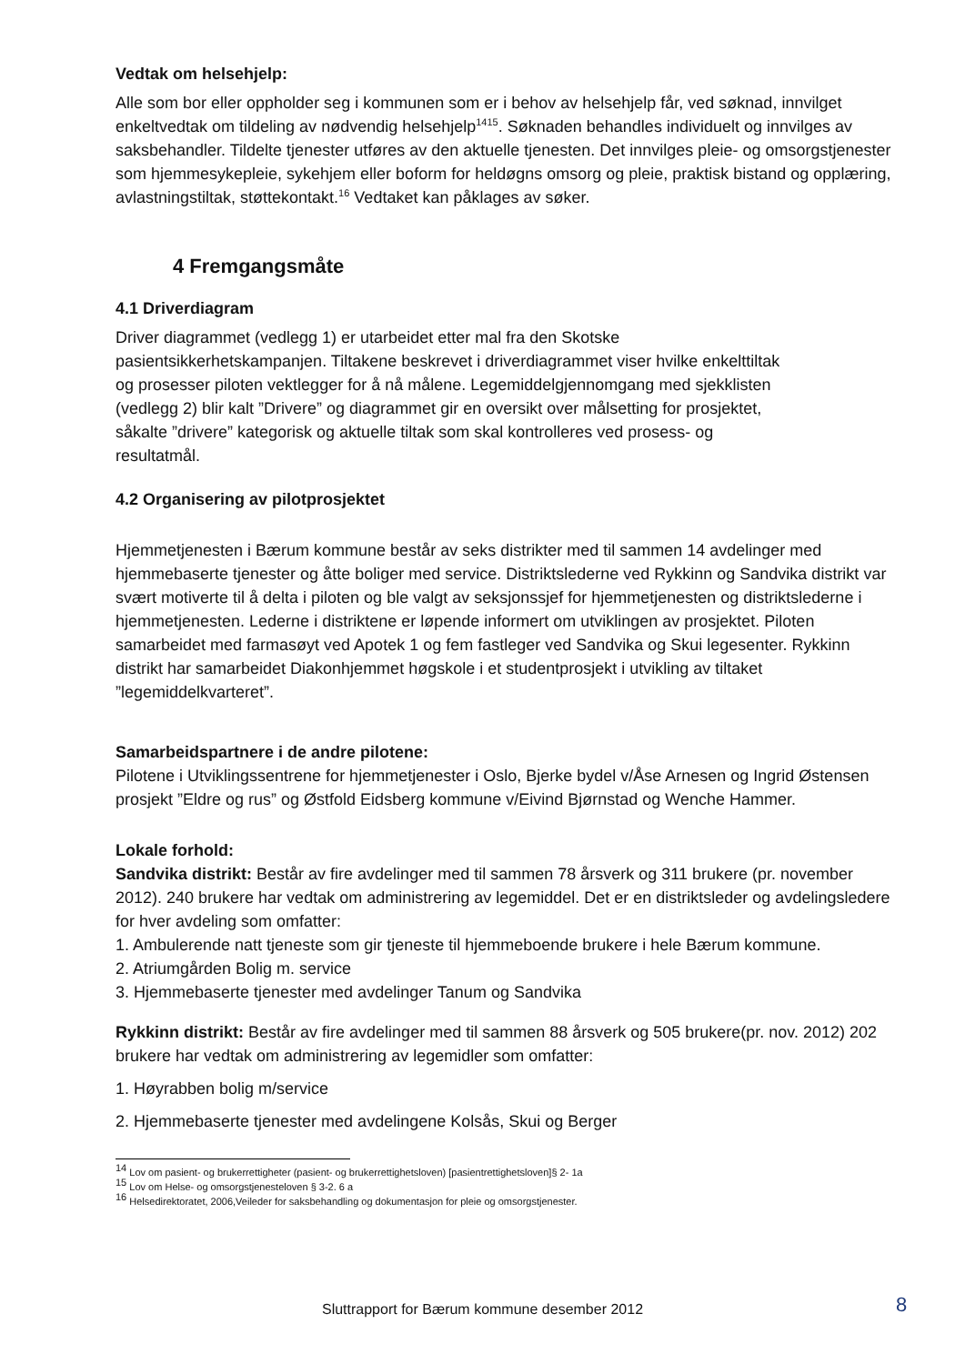Vedtak om helsehjelp:
Alle som bor eller oppholder seg i kommunen som er i behov av helsehjelp får, ved søknad, innvilget enkeltvedtak om tildeling av nødvendig helsehjelp<sup>14</sup><sup>15</sup>. Søknaden behandles individuelt og innvilges av saksbehandler. Tildelte tjenester utføres av den aktuelle tjenesten. Det innvilges pleie- og omsorgstjenester som hjemmesykepleie, sykehjem eller boform for heldøgns omsorg og pleie, praktisk bistand og opplæring, avlastningstiltak, støttekontakt.<sup>16</sup> Vedtaket kan påklages av søker.
4 Fremgangsmåte
4.1 Driverdiagram
Driver diagrammet (vedlegg 1) er utarbeidet etter mal fra den Skotske
pasientsikkerhetskampanjen. Tiltakene beskrevet i driverdiagrammet viser hvilke enkelttiltak
og prosesser piloten vektlegger for å nå målene. Legemiddelgjennomgang med sjekklisten
(vedlegg 2) blir kalt ”Drivere” og diagrammet gir en oversikt over målsetting for prosjektet,
såkalte ”drivere” kategorisk og aktuelle tiltak som skal kontrolleres ved prosess- og
resultatmål.
4.2 Organisering av pilotprosjektet
Hjemmetjenesten i Bærum kommune består av seks distrikter med til sammen 14 avdelinger med hjemmebaserte tjenester og åtte boliger med service. Distriktslederne ved Rykkinn og Sandvika distrikt var svært motiverte til å delta i piloten og ble valgt av seksjonssjef for hjemmetjenesten og distriktslederne i hjemmetjenesten. Lederne i distriktene er løpende informert om utviklingen av prosjektet. Piloten samarbeidet med farmasøyt ved Apotek 1 og fem fastleger ved Sandvika og Skui legesenter. Rykkinn distrikt har samarbeidet Diakonhjemmet høgskole i et studentprosjekt i utvikling av tiltaket ”legemiddelkvarteret”.
Samarbeidspartnere i de andre pilotene:
Pilotene i Utviklingssentrene for hjemmetjenester i Oslo, Bjerke bydel v/Åse Arnesen og Ingrid Østensen prosjekt ”Eldre og rus” og Østfold Eidsberg kommune v/Eivind Bjørnstad og Wenche Hammer.
Lokale forhold:
Sandvika distrikt: Består av fire avdelinger med til sammen 78 årsverk og 311 brukere (pr. november 2012). 240 brukere har vedtak om administrering av legemiddel. Det er en distriktsleder og avdelingsledere for hver avdeling som omfatter:
1. Ambulerende natt tjeneste som gir tjeneste til hjemmeboende brukere i hele Bærum kommune.
2. Atriumgården Bolig m. service
3. Hjemmebaserte tjenester med avdelinger Tanum og Sandvika
Rykkinn distrikt: Består av fire avdelinger med til sammen 88 årsverk og 505 brukere(pr. nov. 2012) 202 brukere har vedtak om administrering av legemidler som omfatter:
1. Høyrabben bolig m/service
2. Hjemmebaserte tjenester med avdelingene Kolsås, Skui og Berger
<sup>14</sup> Lov om pasient- og brukerrettigheter (pasient- og brukerrettighetsloven) [pasientrettighetsloven]§ 2- 1a
<sup>15</sup> Lov om Helse- og omsorgstjenesteloven § 3-2. 6 a
<sup>16</sup> Helsedirektoratet, 2006,Veileder for saksbehandling og dokumentasjon for pleie og omsorgstjenester.
Sluttrapport for Bærum kommune desember 2012
8